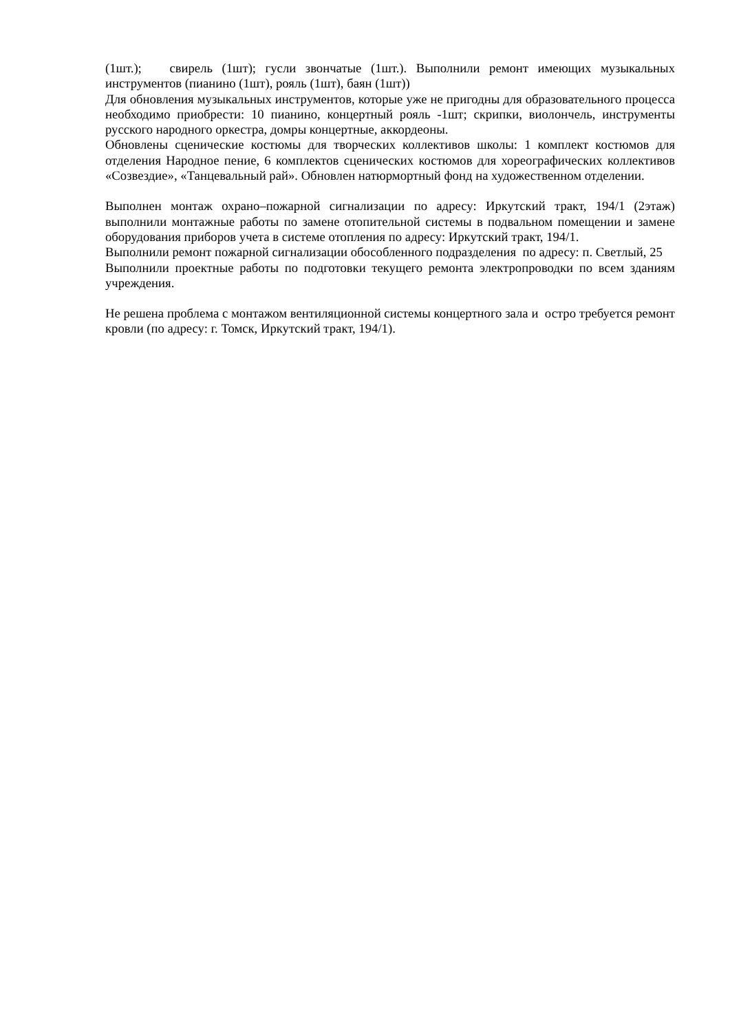(1шт.); свирель (1шт); гусли звончатые (1шт.). Выполнили ремонт имеющих музыкальных инструментов (пианино (1шт), рояль (1шт), баян (1шт))
Для обновления музыкальных инструментов, которые уже не пригодны для образовательного процесса необходимо приобрести: 10 пианино, концертный рояль -1шт; скрипки, виолончель, инструменты русского народного оркестра, домры концертные, аккордеоны.
Обновлены сценические костюмы для творческих коллективов школы: 1 комплект костюмов для отделения Народное пение, 6 комплектов сценических костюмов для хореографических коллективов «Созвездие», «Танцевальный рай». Обновлен натюрмортный фонд на художественном отделении.
Выполнен монтаж охрано–пожарной сигнализации по адресу: Иркутский тракт, 194/1 (2этаж) выполнили монтажные работы по замене отопительной системы в подвальном помещении и замене оборудования приборов учета в системе отопления по адресу: Иркутский тракт, 194/1.
Выполнили ремонт пожарной сигнализации обособленного подразделения по адресу: п. Светлый, 25
Выполнили проектные работы по подготовки текущего ремонта электропроводки по всем зданиям учреждения.
Не решена проблема с монтажом вентиляционной системы концертного зала и остро требуется ремонт кровли (по адресу: г. Томск, Иркутский тракт, 194/1).